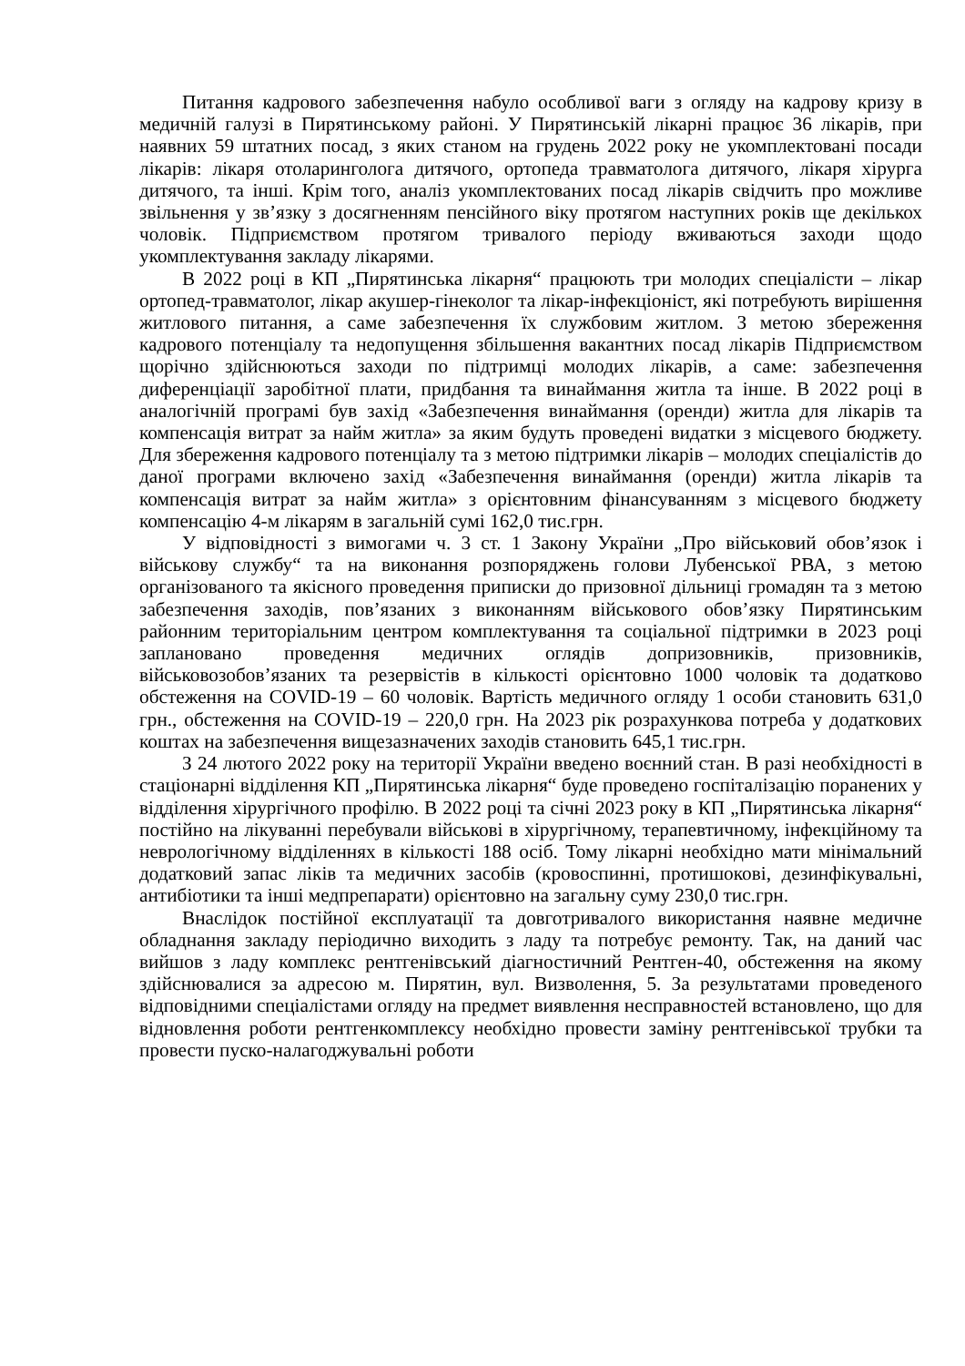Питання кадрового забезпечення набуло особливої ваги з огляду на кадрову кризу в медичній галузі в Пирятинському районі. У Пирятинській лікарні працює 36 лікарів, при наявних 59 штатних посад, з яких станом на грудень 2022 року не укомплектовані посади лікарів: лікаря отоларинголога дитячого, ортопеда травматолога дитячого, лікаря хірурга дитячого, та інші. Крім того, аналіз укомплектованих посад лікарів свідчить про можливе звільнення у зв’язку з досягненням пенсійного віку протягом наступних років ще декількох чоловік. Підприємством протягом тривалого періоду вживаються заходи щодо укомплектування закладу лікарями.
В 2022 році в КП „Пирятинська лікарня“ працюють три молодих спеціалісти – лікар ортопед-травматолог, лікар акушер-гінеколог та лікар-інфекціоніст, які потребують вирішення житлового питання, а саме забезпечення їх службовим житлом. З метою збереження кадрового потенціалу та недопущення збільшення вакантних посад лікарів Підприємством щорічно здійснюються заходи по підтримці молодих лікарів, а саме: забезпечення диференціації заробітної плати, придбання та винаймання житла та інше. В 2022 році в аналогічній програмі був захід «Забезпечення винаймання (оренди) житла для лікарів та компенсація витрат за найм житла» за яким будуть проведені видатки з місцевого бюджету. Для збереження кадрового потенціалу та з метою підтримки лікарів – молодих спеціалістів до даної програми включено захід «Забезпечення винаймання (оренди) житла лікарів та компенсація витрат за найм житла» з орієнтовним фінансуванням з місцевого бюджету компенсацію 4-м лікарям в загальній сумі 162,0 тис.грн.
У відповідності з вимогами ч. 3 ст. 1 Закону України „Про військовий обов’язок і військову службу“ та на виконання розпоряджень голови Лубенської РВА, з метою організованого та якісного проведення приписки до призовної дільниці громадян та з метою забезпечення заходів, пов’язаних з виконанням військового обов’язку Пирятинським районним територіальним центром комплектування та соціальної підтримки в 2023 році заплановано проведення медичних оглядів допризовників, призовників, військовозобов’язаних та резервістів в кількості орієнтовно 1000 чоловік та додатково обстеження на COVID-19 – 60 чоловік. Вартість медичного огляду 1 особи становить 631,0 грн., обстеження на COVID-19 – 220,0 грн. На 2023 рік розрахункова потреба у додаткових коштах на забезпечення вищезазначених заходів становить 645,1 тис.грн.
З 24 лютого 2022 року на території України введено воєнний стан. В разі необхідності в стаціонарні відділення КП „Пирятинська лікарня“ буде проведено госпіталізацію поранених у відділення хірургічного профілю. В 2022 році та січні 2023 року в КП „Пирятинська лікарня“ постійно на лікуванні перебували військові в хірургічному, терапевтичному, інфекційному та неврологічному відділеннях в кількості 188 осіб. Тому лікарні необхідно мати мінімальний додатковий запас ліків та медичних засобів (кровоспинні, протишокові, дезинфікувальні, антибіотики та інші медпрепарати) орієнтовно на загальну суму 230,0 тис.грн.
Внаслідок постійної експлуатації та довготривалого використання наявне медичне обладнання закладу періодично виходить з ладу та потребує ремонту. Так, на даний час вийшов з ладу комплекс рентгенівський діагностичний Рентген-40, обстеження на якому здійснювалися за адресою м. Пирятин, вул. Визволення, 5. За результатами проведеного відповідними спеціалістами огляду на предмет виявлення несправностей встановлено, що для відновлення роботи рентгенкомплексу необхідно провести заміну рентгенівської трубки та провести пуско-налагоджувальні роботи